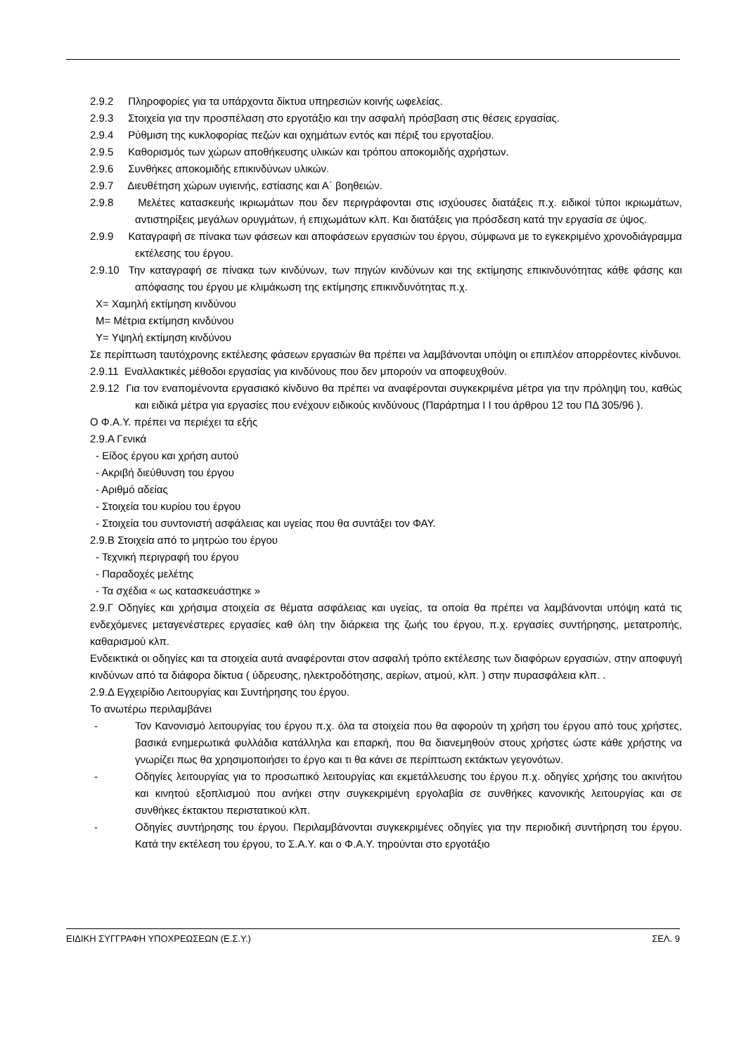2.9.2 Πληροφορίες για τα υπάρχοντα δίκτυα υπηρεσιών κοινής ωφελείας.
2.9.3 Στοιχεία για την προσπέλαση στο εργοτάξιο και την ασφαλή πρόσβαση στις θέσεις εργασίας.
2.9.4 Ρύθμιση της κυκλοφορίας πεζών και οχημάτων εντός και πέριξ του εργοταξίου.
2.9.5 Καθορισμός των χώρων αποθήκευσης υλικών και τρόπου αποκομιδής αχρήστων.
2.9.6 Συνθήκες αποκομιδής επικινδύνων υλικών.
2.9.7 Διευθέτηση χώρων υγιεινής, εστίασης και Α΄ βοηθειών.
2.9.8 Μελέτες κατασκευής ικριωμάτων που δεν περιγράφονται στις ισχύουσες διατάξεις π.χ. ειδικοί τύποι ικριωμάτων, αντιστηρίξεις μεγάλων ορυγμάτων, ή επιχωμάτων κλπ. Και διατάξεις για πρόσδεση κατά την εργασία σε ύψος.
2.9.9 Καταγραφή σε πίνακα των φάσεων και αποφάσεων εργασιών του έργου, σύμφωνα με το εγκεκριμένο χρονοδιάγραμμα εκτέλεσης του έργου.
2.9.10 Την καταγραφή σε πίνακα των κινδύνων, των πηγών κινδύνων και της εκτίμησης επικινδυνότητας κάθε φάσης και απόφασης του έργου με κλιμάκωση της εκτίμησης επικινδυνότητας π.χ.
Χ= Χαμηλή εκτίμηση κινδύνου
Μ= Μέτρια εκτίμηση κινδύνου
Υ= Υψηλή εκτίμηση κινδύνου
Σε περίπτωση ταυτόχρονης εκτέλεσης φάσεων εργασιών θα πρέπει να λαμβάνονται υπόψη οι επιπλέον απορρέοντες κίνδυνοι.
2.9.11 Εναλλακτικές μέθοδοι εργασίας για κινδύνους που δεν μπορούν να αποφευχθούν.
2.9.12 Για τον εναπομένοντα εργασιακό κίνδυνο θα πρέπει να αναφέρονται συγκεκριμένα μέτρα για την πρόληψη του, καθώς και ειδικά μέτρα για εργασίες που ενέχουν ειδικούς κινδύνους (Παράρτημα Ι Ι του άρθρου 12 του ΠΔ 305/96 ).
Ο Φ.Α.Υ. πρέπει να περιέχει τα εξής
2.9.Α Γενικά
- Είδος έργου και χρήση αυτού
- Ακριβή διεύθυνση του έργου
- Αριθμό αδείας
- Στοιχεία του κυρίου του έργου
- Στοιχεία του συντονιστή ασφάλειας και υγείας που θα συντάξει τον ΦΑΥ.
2.9.Β Στοιχεία από το μητρώο του έργου
- Τεχνική περιγραφή του έργου
- Παραδοχές μελέτης
- Τα σχέδια « ως κατασκευάστηκε »
2.9.Γ Οδηγίες και χρήσιμα στοιχεία σε θέματα ασφάλειας και υγείας, τα οποία θα πρέπει να λαμβάνονται υπόψη κατά τις ενδεχόμενες μεταγενέστερες εργασίες καθ όλη την διάρκεια της ζωής του έργου, π.χ. εργασίες συντήρησης, μετατροπής, καθαρισμού κλπ.
Ενδεικτικά οι οδηγίες και τα στοιχεία αυτά αναφέρονται στον ασφαλή τρόπο εκτέλεσης των διαφόρων εργασιών, στην αποφυγή κινδύνων από τα διάφορα δίκτυα ( ύδρευσης, ηλεκτροδότησης, αερίων, ατμού, κλπ. ) στην πυρασφάλεια κλπ. .
2.9.Δ Εγχειρίδιο Λειτουργίας και Συντήρησης του έργου.
Το ανωτέρω περιλαμβάνει
- Τον Κανονισμό λειτουργίας του έργου π.χ. όλα τα στοιχεία που θα αφορούν τη χρήση του έργου από τους χρήστες, βασικά ενημερωτικά φυλλάδια κατάλληλα και επαρκή, που θα διανεμηθούν στους χρήστες ώστε κάθε χρήστης να γνωρίζει πως θα χρησιμοποιήσει το έργο και τι θα κάνει σε περίπτωση εκτάκτων γεγονότων.
- Οδηγίες λειτουργίας για το προσωπικό λειτουργίας και εκμετάλλευσης του έργου π.χ. οδηγίες χρήσης του ακινήτου και κινητού εξοπλισμού που ανήκει στην συγκεκριμένη εργολαβία σε συνθήκες κανονικής λειτουργίας και σε συνθήκες έκτακτου περιστατικού κλπ.
- Οδηγίες συντήρησης του έργου. Περιλαμβάνονται συγκεκριμένες οδηγίες για την περιοδική συντήρηση του έργου. Κατά την εκτέλεση του έργου, το Σ.Α.Υ. και ο Φ.Α.Υ. τηρούνται στο εργοτάξιο
ΕΙΔΙΚΗ ΣΥΓΓΡΑΦΗ ΥΠΟΧΡΕΩΣΕΩΝ (Ε.Σ.Υ.) ΣΕΛ. 9